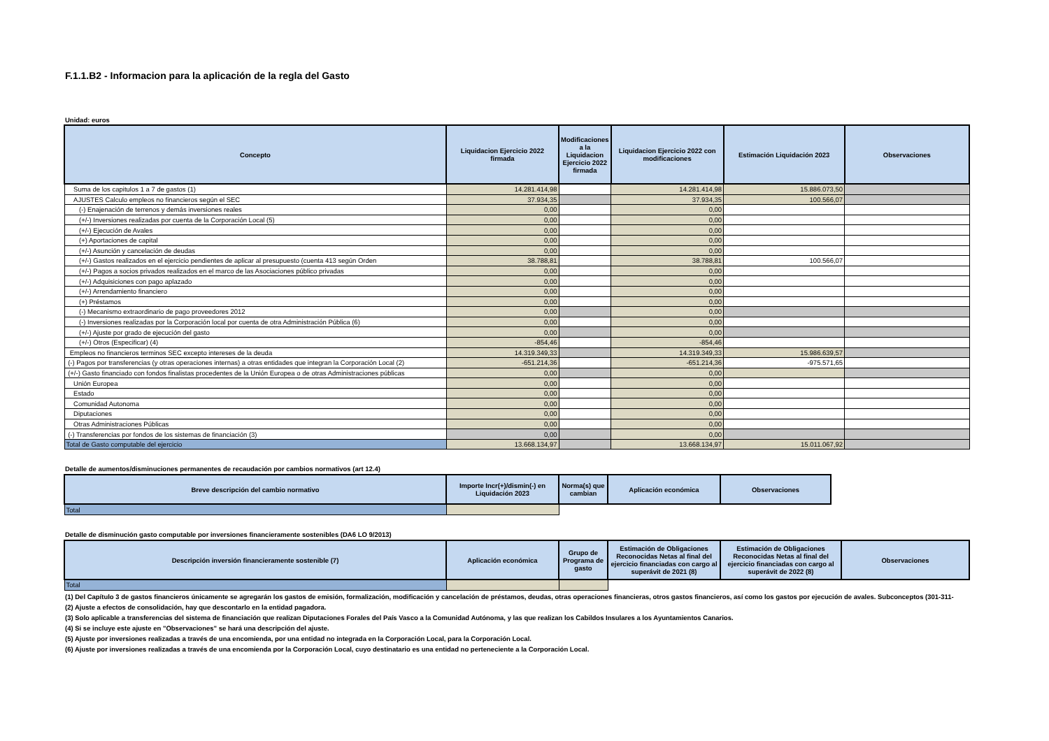F.1.1.B2 - Informacion para la aplicación de la regla del Gasto
Unidad: euros
| Concepto | Liquidacion Ejercicio 2022 firmada | Modificaciones a la Liquidacion Ejercicio 2022 firmada | Liquidacion Ejercicio 2022 con modificaciones | Estimación Liquidación 2023 | Observaciones |
| --- | --- | --- | --- | --- | --- |
| Suma de los capitulos 1 a 7 de gastos (1) | 14.281.414,98 | | 14.281.414,98 | 15.886.073,50 | |
| AJUSTES Calculo empleos no financieros según el SEC | 37.934,35 | | 37.934,35 | 100.566,07 | |
| (-) Enajenación de terrenos y demás inversiones reales | 0,00 | | 0,00 | | |
| (+/-) Inversiones realizadas por cuenta de la Corporación Local (5) | 0,00 | | 0,00 | | |
| (+/-) Ejecución de Avales | 0,00 | | 0,00 | | |
| (+) Aportaciones de capital | 0,00 | | 0,00 | | |
| (+/-) Asunción y cancelación de deudas | 0,00 | | 0,00 | | |
| (+/-) Gastos realizados en el ejercicio pendientes de aplicar al presupuesto (cuenta 413 según Orden | 38.788,81 | | 38.788,81 | 100.566,07 | |
| (+/-) Pagos a socios privados realizados en el marco de las Asociaciones público privadas | 0,00 | | 0,00 | | |
| (+/-) Adquisiciones con pago aplazado | 0,00 | | 0,00 | | |
| (+/-) Arrendamiento financiero | 0,00 | | 0,00 | | |
| (+) Préstamos | 0,00 | | 0,00 | | |
| (-) Mecanismo extraordinario de pago proveedores 2012 | 0,00 | | 0,00 | | |
| (-) Inversiones realizadas por la Corporación local por cuenta de otra Administración Pública (6) | 0,00 | | 0,00 | | |
| (+/-) Ajuste por grado de ejecución del gasto | 0,00 | | 0,00 | | |
| (+/-) Otros (Especificar) (4) | -854,46 | | -854,46 | | |
| Empleos no financieros terminos SEC excepto intereses de la deuda | 14.319.349,33 | | 14.319.349,33 | 15.986.639,57 | |
| (-) Pagos por transferencias (y otras operaciones internas) a otras entidades que integran la Corporación Local (2) | -651.214,36 | | -651.214,36 | -975.571,65 | |
| (+/-) Gasto financiado con fondos finalistas procedentes de la Unión Europea o de otras Administraciones públicas | 0,00 | | 0,00 | | |
| Unión Europea | 0,00 | | 0,00 | | |
| Estado | 0,00 | | 0,00 | | |
| Comunidad Autonoma | 0,00 | | 0,00 | | |
| Diputaciones | 0,00 | | 0,00 | | |
| Otras Administraciones Públicas | 0,00 | | 0,00 | | |
| (-) Transferencias por fondos de los sistemas de financiación (3) | 0,00 | | 0,00 | | |
| Total de Gasto computable del ejercicio | 13.668.134,97 | | 13.668.134,97 | 15.011.067,92 | |
Detalle de aumentos/disminuciones permanentes de recaudación por cambios normativos (art 12.4)
| Breve descripción del cambio normativo | Importe Incr(+)/dismin(-) en Liquidación 2023 | Norma(s) que cambian | Aplicación económica | Observaciones |
| --- | --- | --- | --- | --- |
| Total | | | | |
Detalle de disminución gasto computable por inversiones financieramente sostenibles (DA6 LO 9/2013)
| Descripción inversión financieramente sostenible (7) | Aplicación económica | Grupo de Programa de gasto | Estimación de Obligaciones Reconocidas Netas al final del ejercicio financiadas con cargo al superávit de 2021 (8) | Estimación de Obligaciones Reconocidas Netas al final del ejercicio financiadas con cargo al superávit de 2022 (8) | Observaciones |
| --- | --- | --- | --- | --- | --- |
| Total | | | | | |
(1) Del Capítulo 3 de gastos financieros únicamente se agregarán los gastos de emisión, formalización, modificación y cancelación de préstamos, deudas, otras operaciones financieras, otros gastos financieros, así como los gastos por ejecución de avales. Subconceptos (301-311-
(2) Ajuste a efectos de consolidación, hay que descontarlo en la entidad pagadora.
(3) Solo aplicable a transferencias del sistema de financiación que realizan Diputaciones Forales del País Vasco a la Comunidad Autónoma, y las que realizan los Cabildos Insulares a los Ayuntamientos Canarios.
(4) Si se incluye este ajuste en "Observaciones" se hará una descripción del ajuste.
(5) Ajuste por inversiones realizadas a través de una encomienda, por una entidad no integrada en la Corporación Local, para la Corporación Local.
(6) Ajuste por inversiones realizadas a través de una encomienda por la Corporación Local, cuyo destinatario es una entidad no perteneciente a la Corporación Local.